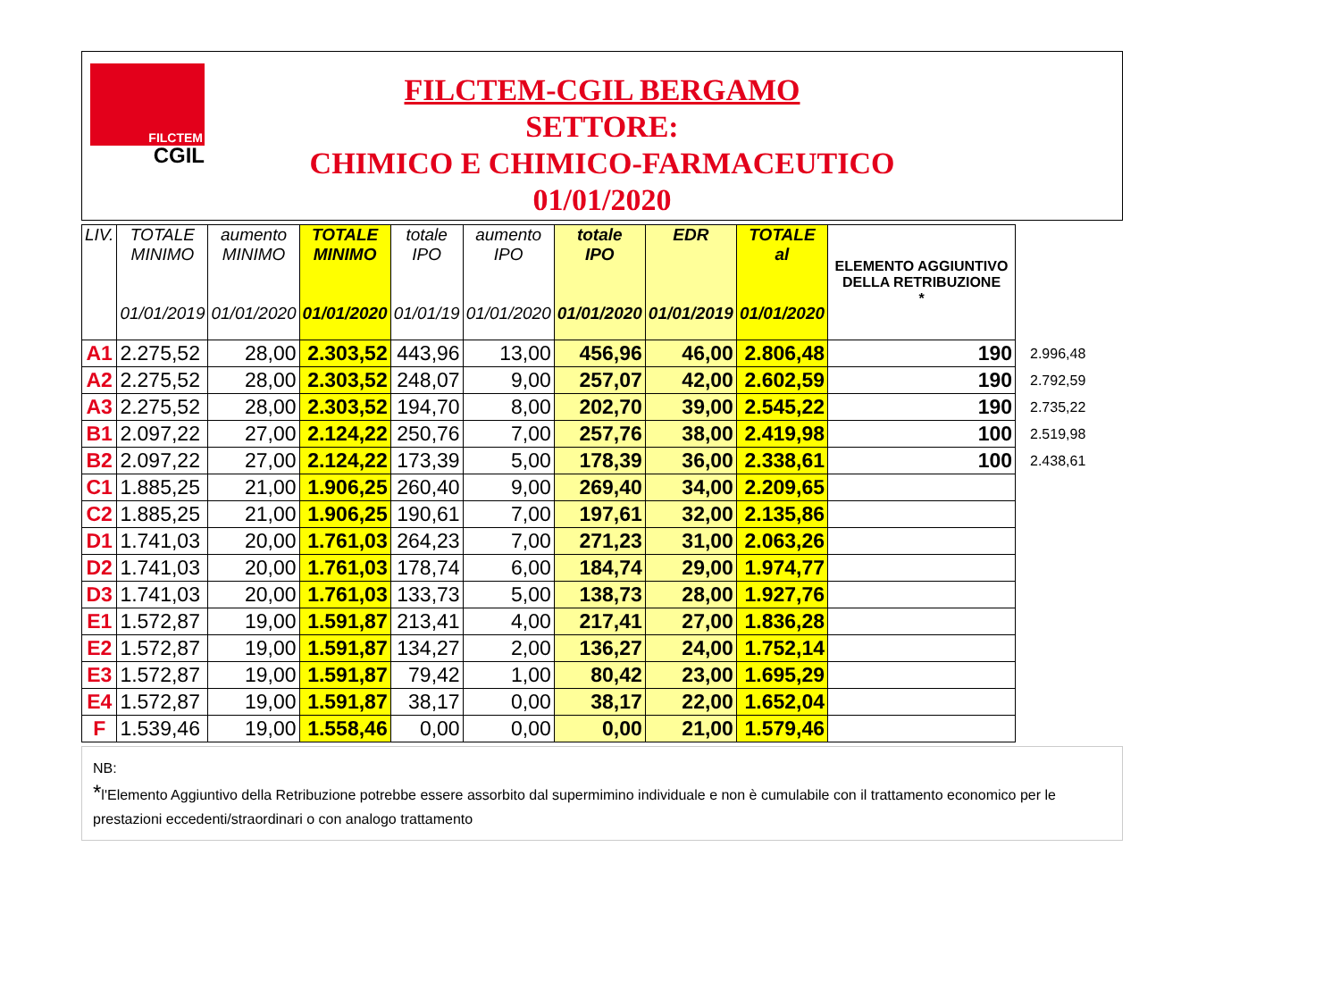FILCTEM
CGIL
FILCTEM-CGIL BERGAMO
SETTORE:
CHIMICO E CHIMICO-FARMACEUTICO
01/01/2020
| LIV. | TOTALE MINIMO 01/01/2019 | aumento MINIMO 01/01/2020 | TOTALE MINIMO 01/01/2020 | totale IPO 01/01/19 | aumento IPO 01/01/2020 | totale IPO 01/01/2020 | EDR 01/01/2019 | TOTALE al 01/01/2020 | ELEMENTO AGGIUNTIVO DELLA RETRIBUZIONE * | |
| A1 | 2.275,52 | 28,00 | 2.303,52 | 443,96 | 13,00 | 456,96 | 46,00 | 2.806,48 | 190 | 2.996,48 |
| A2 | 2.275,52 | 28,00 | 2.303,52 | 248,07 | 9,00 | 257,07 | 42,00 | 2.602,59 | 190 | 2.792,59 |
| A3 | 2.275,52 | 28,00 | 2.303,52 | 194,70 | 8,00 | 202,70 | 39,00 | 2.545,22 | 190 | 2.735,22 |
| B1 | 2.097,22 | 27,00 | 2.124,22 | 250,76 | 7,00 | 257,76 | 38,00 | 2.419,98 | 100 | 2.519,98 |
| B2 | 2.097,22 | 27,00 | 2.124,22 | 173,39 | 5,00 | 178,39 | 36,00 | 2.338,61 | 100 | 2.438,61 |
| C1 | 1.885,25 | 21,00 | 1.906,25 | 260,40 | 9,00 | 269,40 | 34,00 | 2.209,65 | | |
| C2 | 1.885,25 | 21,00 | 1.906,25 | 190,61 | 7,00 | 197,61 | 32,00 | 2.135,86 | | |
| D1 | 1.741,03 | 20,00 | 1.761,03 | 264,23 | 7,00 | 271,23 | 31,00 | 2.063,26 | | |
| D2 | 1.741,03 | 20,00 | 1.761,03 | 178,74 | 6,00 | 184,74 | 29,00 | 1.974,77 | | |
| D3 | 1.741,03 | 20,00 | 1.761,03 | 133,73 | 5,00 | 138,73 | 28,00 | 1.927,76 | | |
| E1 | 1.572,87 | 19,00 | 1.591,87 | 213,41 | 4,00 | 217,41 | 27,00 | 1.836,28 | | |
| E2 | 1.572,87 | 19,00 | 1.591,87 | 134,27 | 2,00 | 136,27 | 24,00 | 1.752,14 | | |
| E3 | 1.572,87 | 19,00 | 1.591,87 | 79,42 | 1,00 | 80,42 | 23,00 | 1.695,29 | | |
| E4 | 1.572,87 | 19,00 | 1.591,87 | 38,17 | 0,00 | 38,17 | 22,00 | 1.652,04 | | |
| F | 1.539,46 | 19,00 | 1.558,46 | 0,00 | 0,00 | 0,00 | 21,00 | 1.579,46 | | |
NB:
*l'Elemento Aggiuntivo della Retribuzione potrebbe essere assorbito dal supermimino individuale e non è cumulabile con il trattamento economico per le prestazioni eccedenti/straordinari o con analogo trattamento